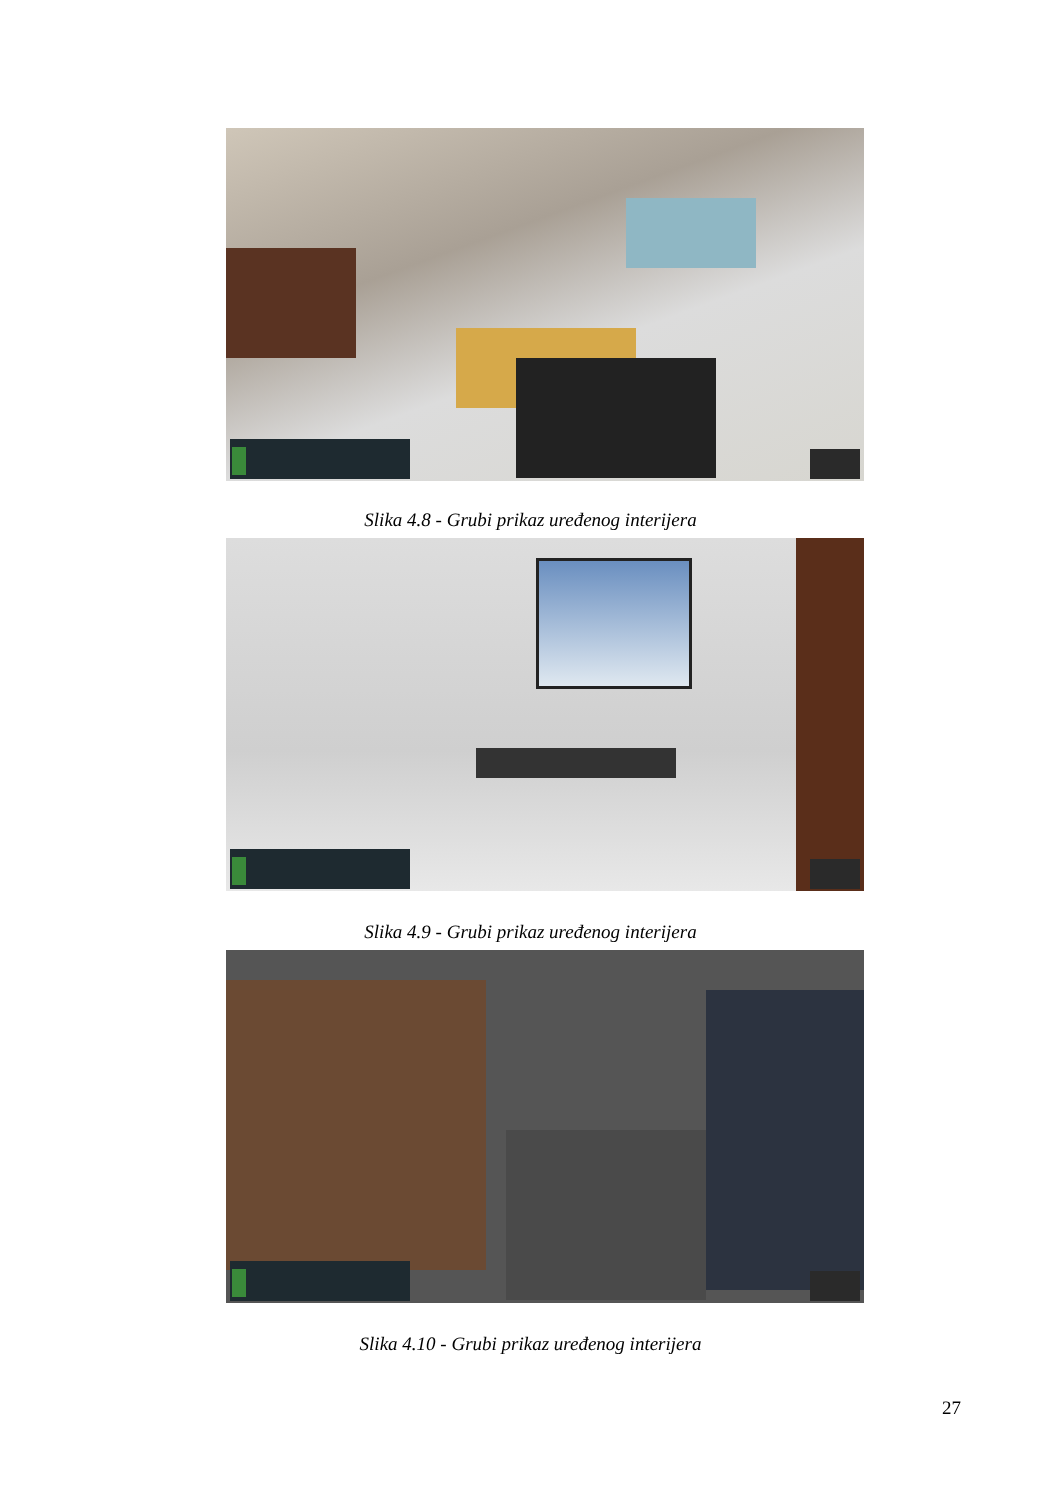Slika 4.8 - Grubi prikaz uređenog interijera
Slika 4.9 - Grubi prikaz uređenog interijera
Slika 4.10 - Grubi prikaz uređenog interijera
27